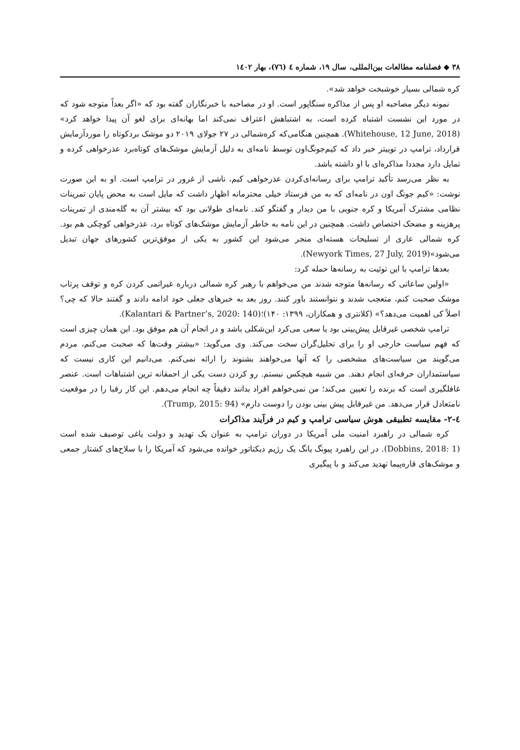۳۸ ◆ فصلنامه مطالعات بین‌المللی، سال ۱۹، شماره ٤ (٧٦)، بهار ۱٤۰۲
کره شمالی بسیار خوشبخت خواهد شد».
نمونه دیگر مصاحبه او پس از مذاکره سنگاپور است. او در مصاحبه با خبرنگاران گفته بود که «اگر بعداً متوجه شود که در مورد این نشست اشتباه کرده است، به اشتباهش اعتراف نمی‌کند اما بهانه‌ای برای لغو آن پیدا خواهد کرد» (Whitehouse, 12 June, 2018). همچنین هنگامی‌که کره‌شمالی در ۲۷ جولای ۲۰۱۹ دو موشک بردکوتاه را موردآزمایش قرارداد، ترامپ در توییتر خبر داد که کیم‌جونگ‌اون توسط نامه‌ای به دلیل آزمایش موشک‌های کوتاه‌برد عذرخواهی کرده و تمایل دارد مجددا مذاکره‌ای با او داشته باشد.
به نظر می‌رسد تأکید ترامپ برای رسانه‌ای‌کردن عذرخواهی کیم، ناشی از غرور در ترامپ است. او به این صورت نوشت: «کیم جونگ اون در نامه‌ای که به من فرستاد خیلی محترمانه اظهار داشت که مایل است به محض پایان تمرینات نظامی مشترک آمریکا و کره جنوبی با من دیدار و گفتگو کند. نامه‌ای طولانی بود که بیشتر آن به گله‌مندی از تمرینات پرهزینه و مضحک اختصاص داشت. همچنین در این نامه به خاطر آزمایش موشک‌های کوتاه برد، عذرخواهی کوچکی هم بود. کره شمالی عاری از تسلیحات هسته‌ای منجر می‌شود این کشور به یکی از موفق‌ترین کشورهای جهان تبدیل می‌شود»(Newyork Times, 27 July, 2019).
بعدها ترامپ با این توئیت به رسانه‌ها حمله کرد:
«اولین ساعاتی که رسانه‌ها متوجه شدند من می‌خواهم با رهبر کره شمالی درباره غیراتمی کردن کره و توقف پرتاب موشک صحبت کنم، متعجب شدند و نتوانستند باور کنند. روز بعد به خبرهای جعلی خود ادامه دادند و گفتند حالا که چی؟ اصلاً کی اهمیت می‌دهد؟» (کلانتری و همکاران، ۱۳۹۹: ۱۴۰)؛(Kalantari & Partner’s, 2020: 140).
ترامپ شخصی غیرقابل پیش‌بینی بود یا سعی می‌کرد این‌شکلی باشد و در انجام آن هم موفق بود. این همان چیزی است که فهم سیاست خارجی او را برای تحلیل‌گران سخت می‌کند. وی می‌گوید: «بیشتر وقت‌ها که صحبت می‌کنم، مردم می‌گویند من سیاست‌های مشخصی را که آنها می‌خواهند بشنوند را ارائه نمی‌کنم. می‌دانیم این کاری نیست که سیاستمداران حرفه‌ای انجام دهند. من شبیه هیچکس نیستم. رو کردن دست یکی از احمقانه ترین اشتباهات است. عنصر غافلگیری است که برنده را تعیین می‌کند؛ من نمی‌خواهم افراد بدانند دقیقاً چه انجام می‌دهم. این کار رقبا را در موقعیت نامتعادل قرار می‌دهد. من غیرقابل پیش بینی بودن را دوست دارم» (Trump, 2015: 94).
٤-۲- مقایسه تطبیقی هوش سیاسی ترامپ و کیم در فرآیند مذاکرات
کره شمالی در راهبرد امنیت ملی آمریکا در دوران ترامپ به عنوان یک تهدید و دولت یاغی توصیف شده است (Dobbins, 2018: 1). در این راهبرد پیونگ یانگ یک رژیم دیکتاتور خوانده می‌شود که آمریکا را با سلاح‌های کشتار جمعی و موشک‌های قاره‌پیما تهدید می‌کند و با پیگیری